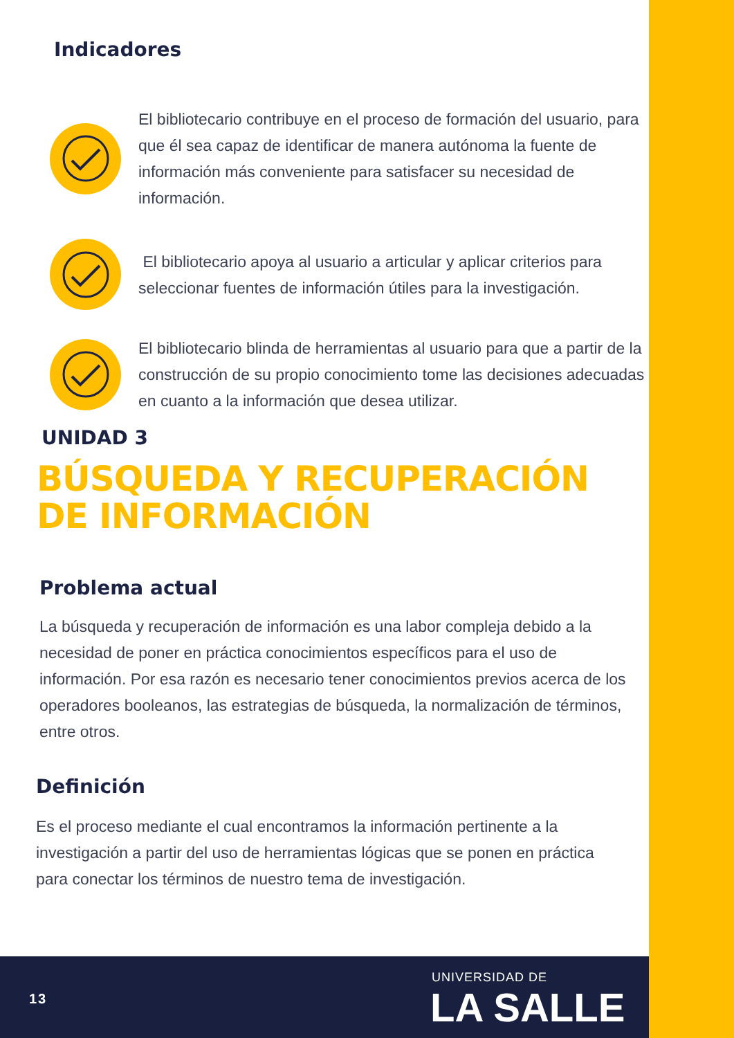Indicadores
El bibliotecario contribuye en el proceso de formación del usuario, para que él sea capaz de identificar de manera autónoma la fuente de información más conveniente para satisfacer su necesidad de información.
El bibliotecario apoya al usuario a articular y aplicar criterios para seleccionar fuentes de información útiles para la investigación.
El bibliotecario blinda de herramientas al usuario para que a partir de la construcción de su propio conocimiento tome las decisiones adecuadas en cuanto a la información que desea utilizar.
UNIDAD 3
BÚSQUEDA Y RECUPERACIÓN DE INFORMACIÓN
Problema actual
La búsqueda y recuperación de información es una labor compleja debido a la necesidad de poner en práctica conocimientos específicos para el uso de información. Por esa razón es necesario tener conocimientos previos acerca de los operadores booleanos, las estrategias de búsqueda, la normalización de términos, entre otros.
Definición
Es el proceso mediante el cual encontramos la información pertinente a la investigación a partir del uso de herramientas lógicas que se ponen en práctica para conectar los términos de nuestro tema de investigación.
13
UNIVERSIDAD DE
LA SALLE